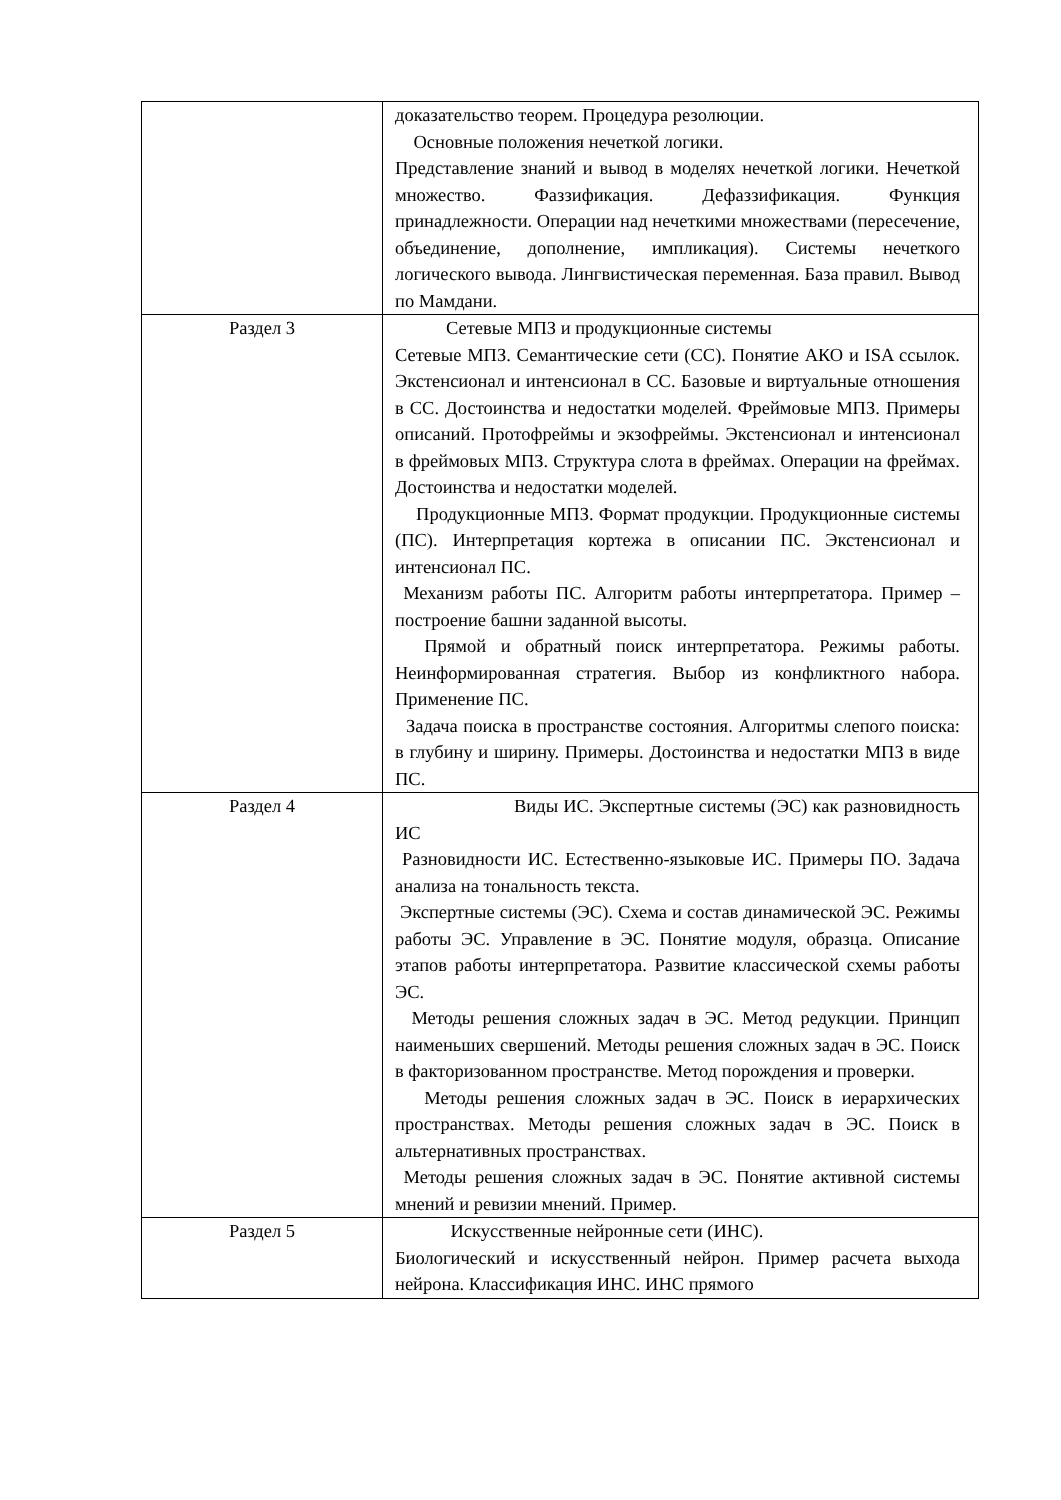| | доказательство теорем. Процедура резолюции. Основные положения нечеткой логики. Представление знаний и вывод в моделях нечеткой логики. Нечеткой множество. Фаззификация. Дефаззификация. Функция принадлежности. Операции над нечеткими множествами (пересечение, объединение, дополнение, импликация). Системы нечеткого логического вывода. Лингвистическая переменная. База правил. Вывод по Мамдани. |
| Раздел 3 | Сетевые МПЗ и продукционные системы Сетевые МПЗ. Семантические сети (СС). Понятие АКО и ISA ссылок. Экстенсионал и интенсионал в СС. Базовые и виртуальные отношения в СС. Достоинства и недостатки моделей. Фреймовые МПЗ. Примеры описаний. Протофреймы и экзофреймы. Экстенсионал и интенсионал в фреймовых МПЗ. Структура слота в фреймах. Операции на фреймах. Достоинства и недостатки моделей. Продукционные МПЗ. Формат продукции. Продукционные системы (ПС). Интерпретация кортежа в описании ПС. Экстенсионал и интенсионал ПС. Механизм работы ПС. Алгоритм работы интерпретатора. Пример – построение башни заданной высоты. Прямой и обратный поиск интерпретатора. Режимы работы. Неинформированная стратегия. Выбор из конфликтного набора. Применение ПС. Задача поиска в пространстве состояния. Алгоритмы слепого поиска: в глубину и ширину. Примеры. Достоинства и недостатки МПЗ в виде ПС. |
| Раздел 4 | Виды ИС. Экспертные системы (ЭС) как разновидность ИС Разновидности ИС. Естественно-языковые ИС. Примеры ПО. Задача анализа на тональность текста. Экспертные системы (ЭС). Схема и состав динамической ЭС. Режимы работы ЭС. Управление в ЭС. Понятие модуля, образца. Описание этапов работы интерпретатора. Развитие классической схемы работы ЭС. Методы решения сложных задач в ЭС. Метод редукции. Принцип наименьших свершений. Методы решения сложных задач в ЭС. Поиск в факторизованном пространстве. Метод порождения и проверки. Методы решения сложных задач в ЭС. Поиск в иерархических пространствах. Методы решения сложных задач в ЭС. Поиск в альтернативных пространствах. Методы решения сложных задач в ЭС. Понятие активной системы мнений и ревизии мнений. Пример. |
| Раздел 5 | Искусственные нейронные сети (ИНС). Биологический и искусственный нейрон. Пример расчета выхода нейрона. Классификация ИНС. ИНС прямого |